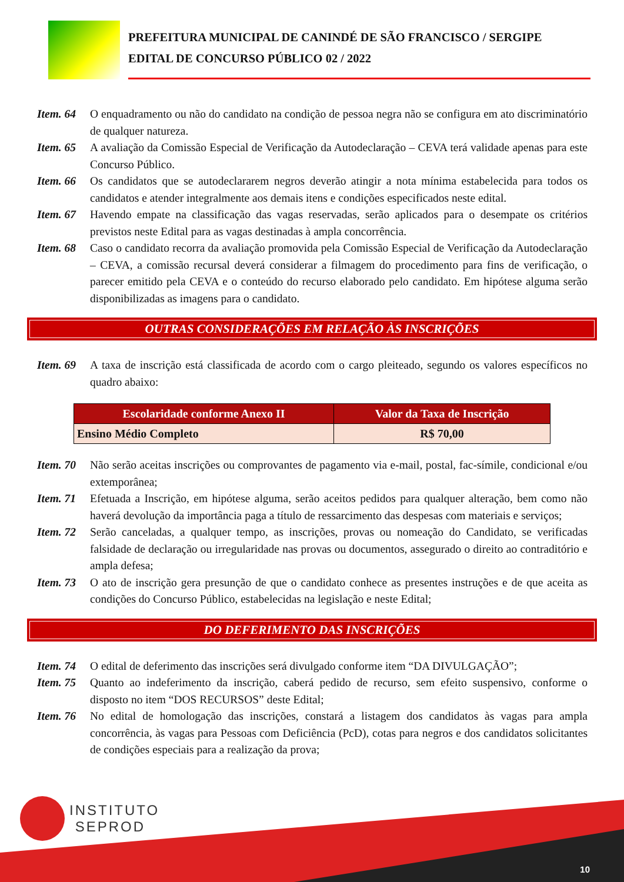PREFEITURA MUNICIPAL DE CANINDÉ DE SÃO FRANCISCO / SERGIPE
EDITAL DE CONCURSO PÚBLICO 02 / 2022
Item. 64
O enquadramento ou não do candidato na condição de pessoa negra não se configura em ato discriminatório de qualquer natureza.
Item. 65
A avaliação da Comissão Especial de Verificação da Autodeclaração – CEVA terá validade apenas para este Concurso Público.
Item. 66
Os candidatos que se autodeclararem negros deverão atingir a nota mínima estabelecida para todos os candidatos e atender integralmente aos demais itens e condições especificados neste edital.
Item. 67
Havendo empate na classificação das vagas reservadas, serão aplicados para o desempate os critérios previstos neste Edital para as vagas destinadas à ampla concorrência.
Item. 68
Caso o candidato recorra da avaliação promovida pela Comissão Especial de Verificação da Autodeclaração – CEVA, a comissão recursal deverá considerar a filmagem do procedimento para fins de verificação, o parecer emitido pela CEVA e o conteúdo do recurso elaborado pelo candidato. Em hipótese alguma serão disponibilizadas as imagens para o candidato.
OUTRAS CONSIDERAÇÕES EM RELAÇÃO ÀS INSCRIÇÕES
Item. 69
A taxa de inscrição está classificada de acordo com o cargo pleiteado, segundo os valores específicos no quadro abaixo:
| Escolaridade conforme Anexo II | Valor da Taxa de Inscrição |
| --- | --- |
| Ensino Médio Completo | R$ 70,00 |
Item. 70
Não serão aceitas inscrições ou comprovantes de pagamento via e-mail, postal, fac-símile, condicional e/ou extemporânea;
Item. 71
Efetuada a Inscrição, em hipótese alguma, serão aceitos pedidos para qualquer alteração, bem como não haverá devolução da importância paga a título de ressarcimento das despesas com materiais e serviços;
Item. 72
Serão canceladas, a qualquer tempo, as inscrições, provas ou nomeação do Candidato, se verificadas falsidade de declaração ou irregularidade nas provas ou documentos, assegurado o direito ao contraditório e ampla defesa;
Item. 73
O ato de inscrição gera presunção de que o candidato conhece as presentes instruções e de que aceita as condições do Concurso Público, estabelecidas na legislação e neste Edital;
DO DEFERIMENTO DAS INSCRIÇÕES
Item. 74
O edital de deferimento das inscrições será divulgado conforme item “DA DIVULGAÇÃO”;
Item. 75
Quanto ao indeferimento da inscrição, caberá pedido de recurso, sem efeito suspensivo, conforme o disposto no item “DOS RECURSOS” deste Edital;
Item. 76
No edital de homologação das inscrições, constará a listagem dos candidatos às vagas para ampla concorrência, às vagas para Pessoas com Deficiência (PcD), cotas para negros e dos candidatos solicitantes de condições especiais para a realização da prova;
INSTITUTO
SEPROD
10